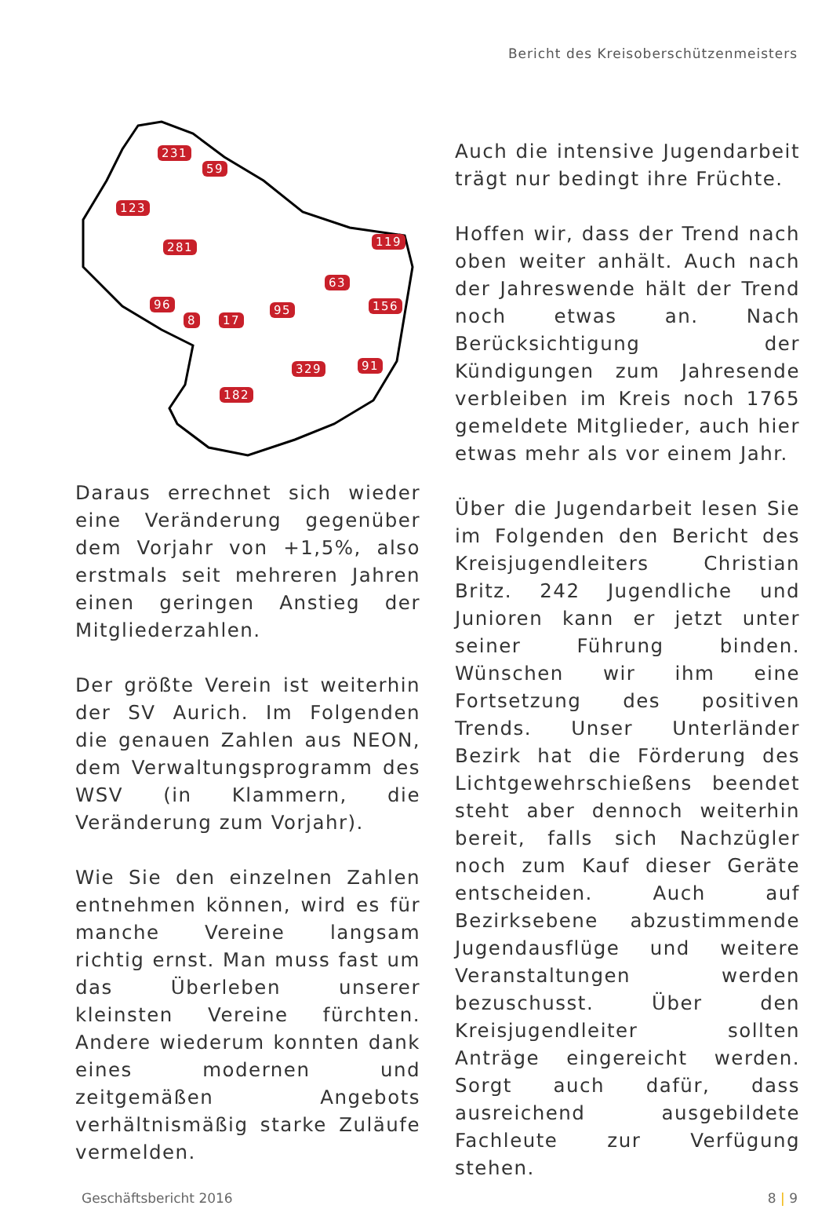Bericht des Kreisoberschützenmeisters
231
59
123
281 119
63
96 156
8 17
95
329 91
182
Daraus errechnet sich wieder eine Veränderung gegenüber dem Vorjahr von +1,5%, also erstmals seit mehreren Jahren einen geringen Anstieg der Mitgliederzahlen.
Der größte Verein ist weiterhin der SV Aurich. Im Folgenden die genauen Zahlen aus NEON, dem Verwaltungsprogramm des WSV (in Klammern, die Veränderung zum Vorjahr).
Wie Sie den einzelnen Zahlen entnehmen können, wird es für manche Vereine langsam richtig ernst. Man muss fast um das Überleben unserer kleinsten Vereine fürchten. Andere wiederum konnten dank eines modernen und zeitgemäßen Angebots verhältnismäßig starke Zuläufe vermelden.
Auch die intensive Jugendarbeit trägt nur bedingt ihre Früchte.
Hoffen wir, dass der Trend nach oben weiter anhält. Auch nach der Jahreswende hält der Trend noch etwas an. Nach Berücksichtigung der Kündigungen zum Jahresende verbleiben im Kreis noch 1765 gemeldete Mitglieder, auch hier etwas mehr als vor einem Jahr.
Über die Jugendarbeit lesen Sie im Folgenden den Bericht des Kreisjugendleiters Christian Britz. 242 Jugendliche und Junioren kann er jetzt unter seiner Führung binden. Wünschen wir ihm eine Fortsetzung des positiven Trends. Unser Unterländer Bezirk hat die Förderung des Lichtgewehrschießens beendet steht aber dennoch weiterhin bereit, falls sich Nachzügler noch zum Kauf dieser Geräte entscheiden. Auch auf Bezirksebene abzustimmende Jugendausflüge und weitere Veranstaltungen werden bezuschusst. Über den Kreisjugendleiter sollten Anträge eingereicht werden. Sorgt auch dafür, dass ausreichend ausgebildete Fachleute zur Verfügung stehen.
Geschäftsbericht 2016 8 | 9